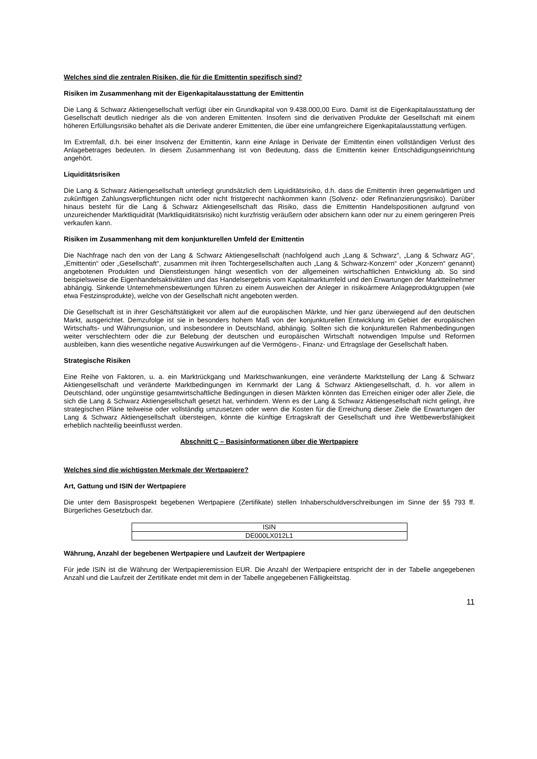Welches sind die zentralen Risiken, die für die Emittentin spezifisch sind?
Risiken im Zusammenhang mit der Eigenkapitalausstattung der Emittentin
Die Lang & Schwarz Aktiengesellschaft verfügt über ein Grundkapital von 9.438.000,00 Euro. Damit ist die Eigenkapitalausstattung der Gesellschaft deutlich niedriger als die von anderen Emittenten. Insofern sind die derivativen Produkte der Gesellschaft mit einem höheren Erfüllungsrisiko behaftet als die Derivate anderer Emittenten, die über eine umfangreichere Eigenkapitalausstattung verfügen.
Im Extremfall, d.h. bei einer Insolvenz der Emittentin, kann eine Anlage in Derivate der Emittentin einen vollständigen Verlust des Anlagebetrages bedeuten. In diesem Zusammenhang ist von Bedeutung, dass die Emittentin keiner Entschädigungseinrichtung angehört.
Liquiditätsrisiken
Die Lang & Schwarz Aktiengesellschaft unterliegt grundsätzlich dem Liquiditätsrisiko, d.h. dass die Emittentin ihren gegenwärtigen und zukünftigen Zahlungsverpflichtungen nicht oder nicht fristgerecht nachkommen kann (Solvenz- oder Refinanzierungsrisiko). Darüber hinaus besteht für die Lang & Schwarz Aktiengesellschaft das Risiko, dass die Emittentin Handelspositionen aufgrund von unzureichender Marktliquidität (Marktliquiditätsrisiko) nicht kurzfristig veräußern oder absichern kann oder nur zu einem geringeren Preis verkaufen kann.
Risiken im Zusammenhang mit dem konjunkturellen Umfeld der Emittentin
Die Nachfrage nach den von der Lang & Schwarz Aktiengesellschaft (nachfolgend auch „Lang & Schwarz“, „Lang & Schwarz AG“, „Emittentin“ oder „Gesellschaft“, zusammen mit ihren Tochtergesellschaften auch „Lang & Schwarz-Konzern“ oder „Konzern“ genannt) angebotenen Produkten und Dienstleistungen hängt wesentlich von der allgemeinen wirtschaftlichen Entwicklung ab. So sind beispielsweise die Eigenhandelsaktivitäten und das Handelsergebnis vom Kapitalmarktumfeld und den Erwartungen der Marktteilnehmer abhängig. Sinkende Unternehmensbewertungen führen zu einem Ausweichen der Anleger in risikoärmere Anlageproduktgruppen (wie etwa Festzinsprodukte), welche von der Gesellschaft nicht angeboten werden.
Die Gesellschaft ist in ihrer Geschäftstätigkeit vor allem auf die europäischen Märkte, und hier ganz überwiegend auf den deutschen Markt, ausgerichtet. Demzufolge ist sie in besonders hohem Maß von der konjunkturellen Entwicklung im Gebiet der europäischen Wirtschafts- und Währungsunion, und insbesondere in Deutschland, abhängig. Sollten sich die konjunkturellen Rahmenbedingungen weiter verschlechtern oder die zur Belebung der deutschen und europäischen Wirtschaft notwendigen Impulse und Reformen ausbleiben, kann dies wesentliche negative Auswirkungen auf die Vermögens-, Finanz- und Ertragslage der Gesellschaft haben.
Strategische Risiken
Eine Reihe von Faktoren, u. a. ein Marktrückgang und Marktschwankungen, eine veränderte Marktstellung der Lang & Schwarz Aktiengesellschaft und veränderte Marktbedingungen im Kernmarkt der Lang & Schwarz Aktiengesellschaft, d. h. vor allem in Deutschland, oder ungünstige gesamtwirtschaftliche Bedingungen in diesen Märkten könnten das Erreichen einiger oder aller Ziele, die sich die Lang & Schwarz Aktiengesellschaft gesetzt hat, verhindern. Wenn es der Lang & Schwarz Aktiengesellschaft nicht gelingt, ihre strategischen Pläne teilweise oder vollständig umzusetzen oder wenn die Kosten für die Erreichung dieser Ziele die Erwartungen der Lang & Schwarz Aktiengesellschaft übersteigen, könnte die künftige Ertragskraft der Gesellschaft und ihre Wettbewerbsfähigkeit erheblich nachteilig beeinflusst werden.
Abschnitt C – Basisinformationen über die Wertpapiere
Welches sind die wichtigsten Merkmale der Wertpapiere?
Art, Gattung und ISIN der Wertpapiere
Die unter dem Basisprospekt begebenen Wertpapiere (Zertifikate) stellen Inhaberschuldverschreibungen im Sinne der §§ 793 ff. Bürgerliches Gesetzbuch dar.
| ISIN |
| DE000LX012L1 |
Währung, Anzahl der begebenen Wertpapiere und Laufzeit der Wertpapiere
Für jede ISIN ist die Währung der Wertpapieremission EUR. Die Anzahl der Wertpapiere entspricht der in der Tabelle angegebenen Anzahl und die Laufzeit der Zertifikate endet mit dem in der Tabelle angegebenen Fälligkeitstag.
11